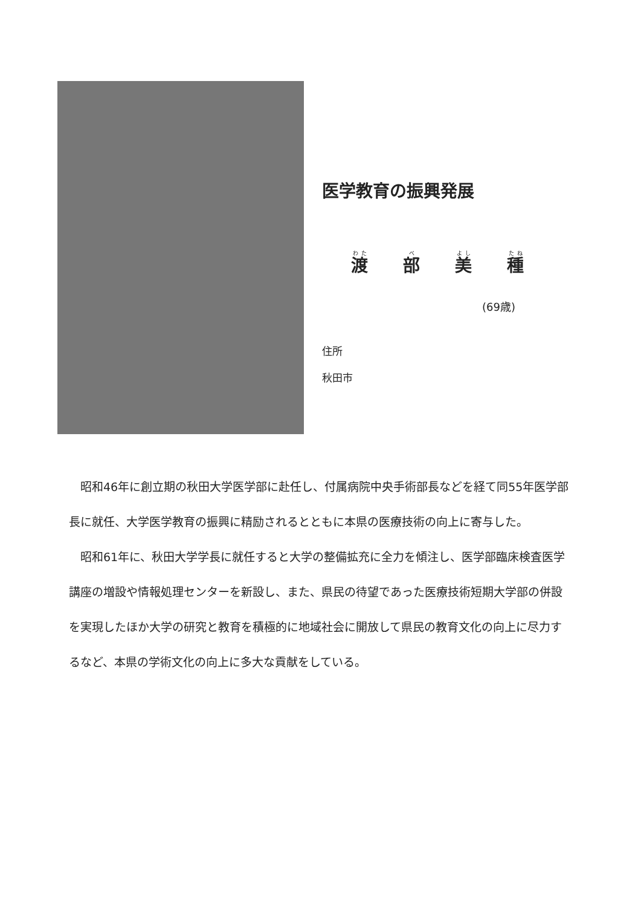医学教育の振興発展
渡 部 美 種
(69歳)
住所
秋田市
昭和46年に創立期の秋田大学医学部に赴任し、付属病院中央手術部長などを経て同55年医学部長に就任、大学医学教育の振興に精励されるとともに本県の医療技術の向上に寄与した。
昭和61年に、秋田大学学長に就任すると大学の整備拡充に全力を傾注し、医学部臨床検査医学講座の増設や情報処理センターを新設し、また、県民の待望であった医療技術短期大学部の併設を実現したほか大学の研究と教育を積極的に地域社会に開放して県民の教育文化の向上に尽力するなど、本県の学術文化の向上に多大な貢献をしている。